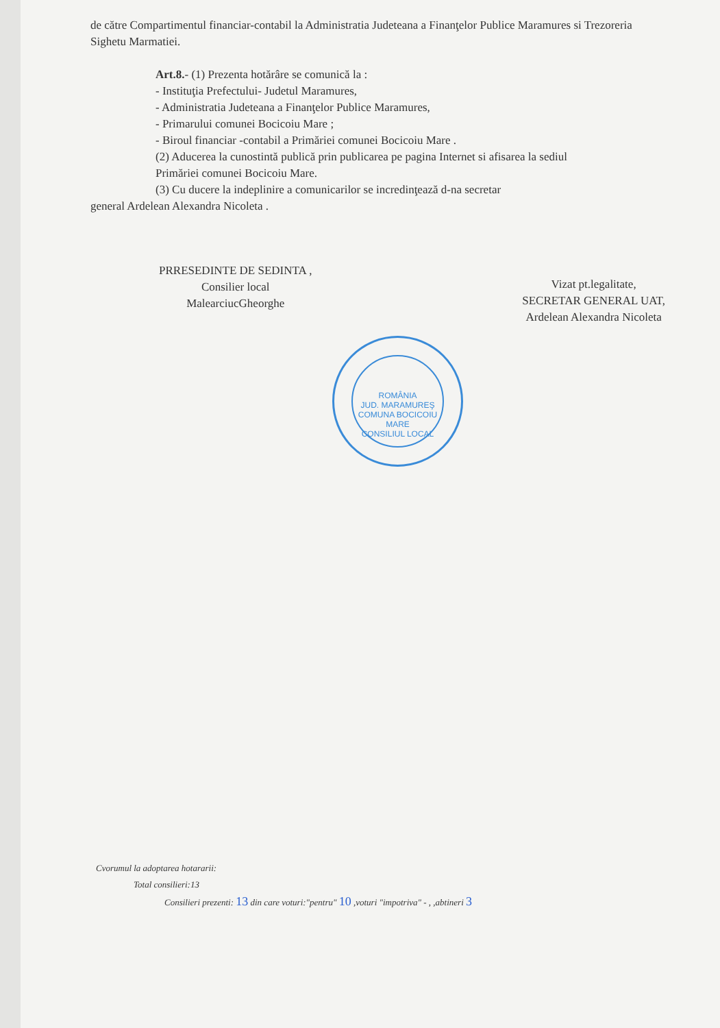de către Compartimentul financiar-contabil la Administratia Judeteana a Finanţelor Publice Maramures si Trezoreria Sighetu Marmatiei.
Art.8.- (1) Prezenta hotărâre se comunică la :
- Instituţia Prefectului- Judetul Maramures,
- Administratia Judeteana a Finanţelor Publice Maramures,
- Primarului comunei Bocicoiu Mare ;
- Biroul financiar -contabil a Primăriei comunei Bocicoiu Mare .
(2) Aducerea la cunostintă publică prin publicarea pe pagina Internet si afisarea la sediul Primăriei comunei Bocicoiu Mare.
(3) Cu ducere la indeplinire a comunicarilor se incredinţează d-na secretar
general Ardelean Alexandra Nicoleta .
PRRESEDINTE DE SEDINTA ,
Consilier local
MalearciucGheorghe
Vizat pt.legalitate,
SECRETAR GENERAL UAT,
Ardelean Alexandra Nicoleta
ROMÂNIA
JUD. MARAMUREŞ COMUNA BOCICOIU MARE
CONSILIUL LOCAL
Cvorumul la adoptarea hotararii:
Total consilieri:13
Consilieri prezenti: 13 din care voturi:"pentru" 10 ,voturi "impotriva" - , ,abtineri 3